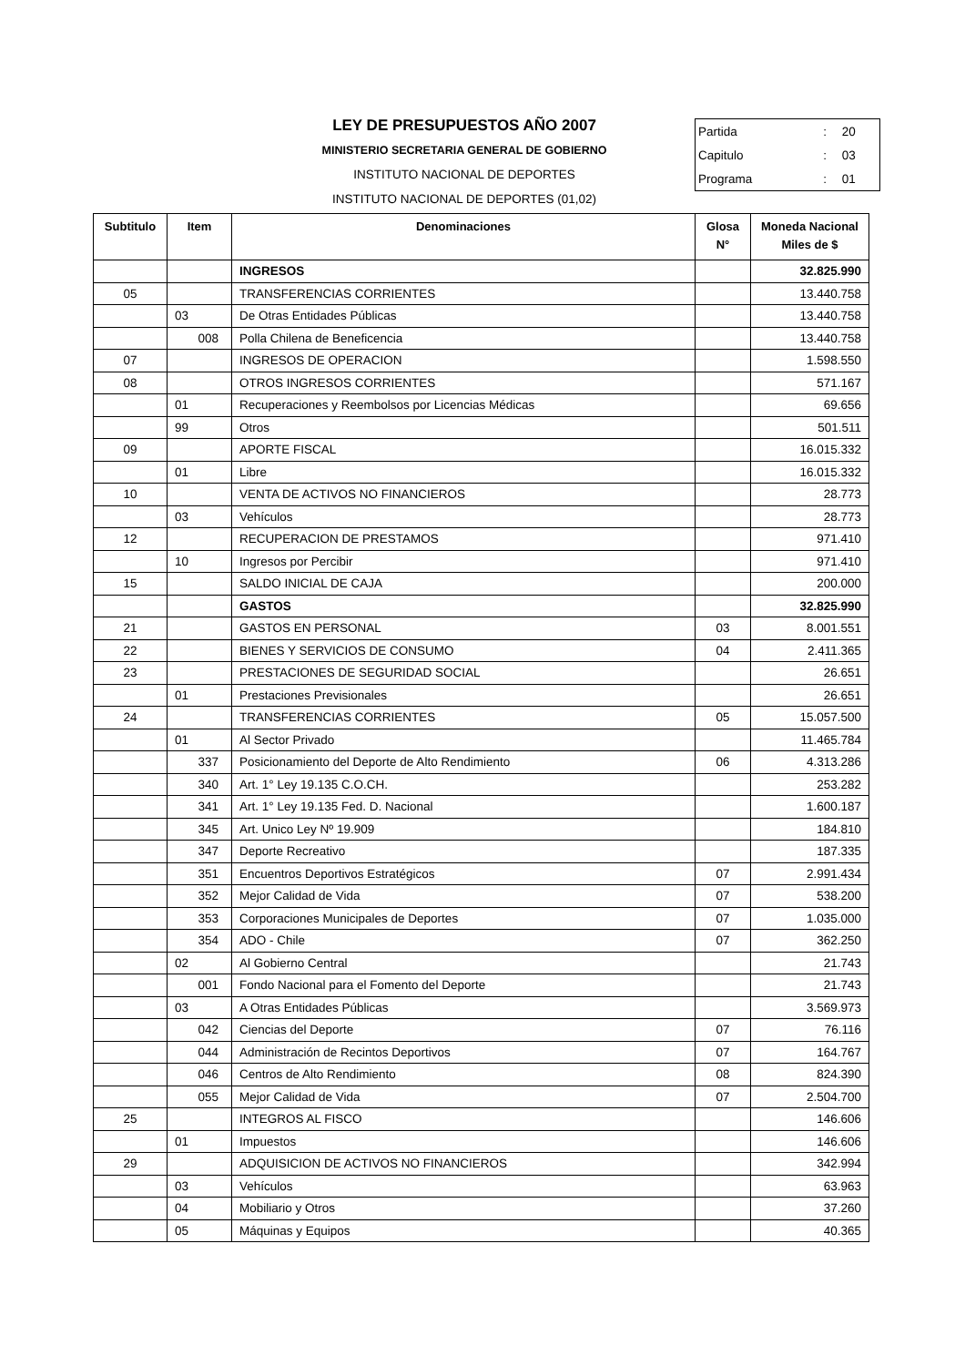LEY DE PRESUPUESTOS AÑO 2007
MINISTERIO SECRETARIA GENERAL DE GOBIERNO
INSTITUTO NACIONAL DE DEPORTES
INSTITUTO NACIONAL DE DEPORTES (01,02)
| Partida | : | 20 |
| Capitulo | : | 03 |
| Programa | : | 01 |
| Subtitulo | Item | Denominaciones | Glosa N° | Moneda Nacional Miles de $ |
| --- | --- | --- | --- | --- |
| | | INGRESOS | | 32.825.990 |
| 05 | | TRANSFERENCIAS CORRIENTES | | 13.440.758 |
| | 03 | De Otras Entidades Públicas | | 13.440.758 |
| | 008 | Polla Chilena de Beneficencia | | 13.440.758 |
| 07 | | INGRESOS DE OPERACION | | 1.598.550 |
| 08 | | OTROS INGRESOS CORRIENTES | | 571.167 |
| | 01 | Recuperaciones y Reembolsos por Licencias Médicas | | 69.656 |
| | 99 | Otros | | 501.511 |
| 09 | | APORTE FISCAL | | 16.015.332 |
| | 01 | Libre | | 16.015.332 |
| 10 | | VENTA DE ACTIVOS NO FINANCIEROS | | 28.773 |
| | 03 | Vehículos | | 28.773 |
| 12 | | RECUPERACION DE PRESTAMOS | | 971.410 |
| | 10 | Ingresos por Percibir | | 971.410 |
| 15 | | SALDO INICIAL DE CAJA | | 200.000 |
| | | GASTOS | | 32.825.990 |
| 21 | | GASTOS EN PERSONAL | 03 | 8.001.551 |
| 22 | | BIENES Y SERVICIOS DE CONSUMO | 04 | 2.411.365 |
| 23 | | PRESTACIONES DE SEGURIDAD SOCIAL | | 26.651 |
| | 01 | Prestaciones Previsionales | | 26.651 |
| 24 | | TRANSFERENCIAS CORRIENTES | 05 | 15.057.500 |
| | 01 | Al Sector Privado | | 11.465.784 |
| | 337 | Posicionamiento del Deporte de Alto Rendimiento | 06 | 4.313.286 |
| | 340 | Art. 1° Ley 19.135 C.O.CH. | | 253.282 |
| | 341 | Art. 1° Ley 19.135 Fed. D. Nacional | | 1.600.187 |
| | 345 | Art. Unico Ley Nº 19.909 | | 184.810 |
| | 347 | Deporte Recreativo | | 187.335 |
| | 351 | Encuentros Deportivos Estratégicos | 07 | 2.991.434 |
| | 352 | Mejor Calidad de Vida | 07 | 538.200 |
| | 353 | Corporaciones Municipales de Deportes | 07 | 1.035.000 |
| | 354 | ADO - Chile | 07 | 362.250 |
| | 02 | Al Gobierno Central | | 21.743 |
| | 001 | Fondo Nacional para el Fomento del Deporte | | 21.743 |
| | 03 | A Otras Entidades Públicas | | 3.569.973 |
| | 042 | Ciencias del Deporte | 07 | 76.116 |
| | 044 | Administración de Recintos Deportivos | 07 | 164.767 |
| | 046 | Centros de Alto Rendimiento | 08 | 824.390 |
| | 055 | Mejor Calidad de Vida | 07 | 2.504.700 |
| 25 | | INTEGROS AL FISCO | | 146.606 |
| | 01 | Impuestos | | 146.606 |
| 29 | | ADQUISICION DE ACTIVOS NO FINANCIEROS | | 342.994 |
| | 03 | Vehículos | | 63.963 |
| | 04 | Mobiliario y Otros | | 37.260 |
| | 05 | Máquinas y Equipos | | 40.365 |